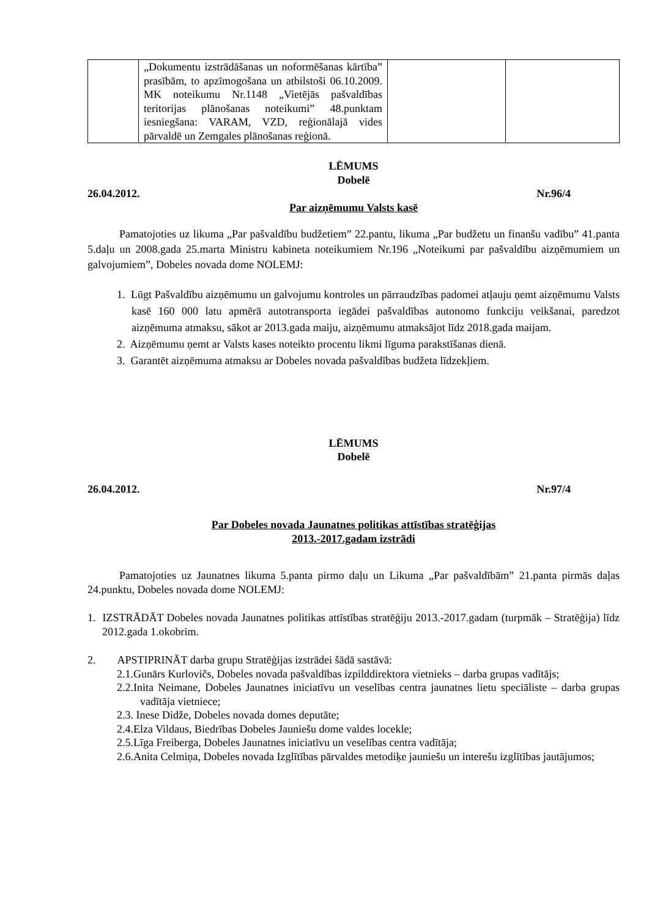| | „Dokumentu izstrādāšanas un noformēšanas kārtība” prasībām, to apzīmogošana un atbilstoši 06.10.2009. MK noteikumu Nr.1148 „Vietējās pašvaldības teritorijas plānošanas noteikumi” 48.punktam iesniegšana: VARAM, VZD, reģionālajā vides pārvaldē un Zemgales plānošanas reģionā. | | |
LĒMUMS
Dobelē
26.04.2012. Nr.96/4
Par aizņēmumu Valsts kasē
Pamatojoties uz likuma „Par pašvaldību budžetiem” 22.pantu, likuma „Par budžetu un finanšu vadību” 41.panta 5.daļu un 2008.gada 25.marta Ministru kabineta noteikumiem Nr.196 „Noteikumi par pašvaldību aizņēmumiem un galvojumiem”, Dobeles novada dome NOLEMJ:
1. Lūgt Pašvaldību aizņēmumu un galvojumu kontroles un pārraudzības padomei atļauju ņemt aizņēmumu Valsts kasē 160 000 latu apmērā autotransporta iegādei pašvaldības autonomo funkciju veikšanai, paredzot aizņēmuma atmaksu, sākot ar 2013.gada maiju, aizņēmumu atmaksājot līdz 2018.gada maijam.
2. Aizņēmumu ņemt ar Valsts kases noteikto procentu likmi līguma parakstīšanas dienā.
3. Garantēt aizņēmuma atmaksu ar Dobeles novada pašvaldības budžeta līdzekļiem.
LĒMUMS
Dobelē
26.04.2012. Nr.97/4
Par Dobeles novada Jaunatnes politikas attīstības stratēģijas
2013.-2017.gadam izstrādi
Pamatojoties uz Jaunatnes likuma 5.panta pirmo daļu un Likuma „Par pašvaldībām” 21.panta pirmās daļas 24.punktu, Dobeles novada dome NOLEMJ:
1. IZSTRĀDĀT Dobeles novada Jaunatnes politikas attīstības stratēģiju 2013.-2017.gadam (turpmāk – Stratēģija) līdz 2012.gada 1.okobrim.
2. APSTIPRINĀT darba grupu Stratēģijas izstrādei šādā sastāvā:
2.1.Gunārs Kurlovičs, Dobeles novada pašvaldības izpilddirektora vietnieks – darba grupas vadītājs;
2.2.Inita Neimane, Dobeles Jaunatnes iniciatīvu un veselības centra jaunatnes lietu speciāliste – darba grupas vadītāja vietniece;
2.3. Inese Didže, Dobeles novada domes deputāte;
2.4.Elza Vildaus, Biedrības Dobeles Jauniešu dome valdes locekle;
2.5.Līga Freiberga, Dobeles Jaunatnes iniciatīvu un veselības centra vadītāja;
2.6.Anita Celmiņa, Dobeles novada Izglītības pārvaldes metodiķe jauniešu un interešu izglītības jautājumos;